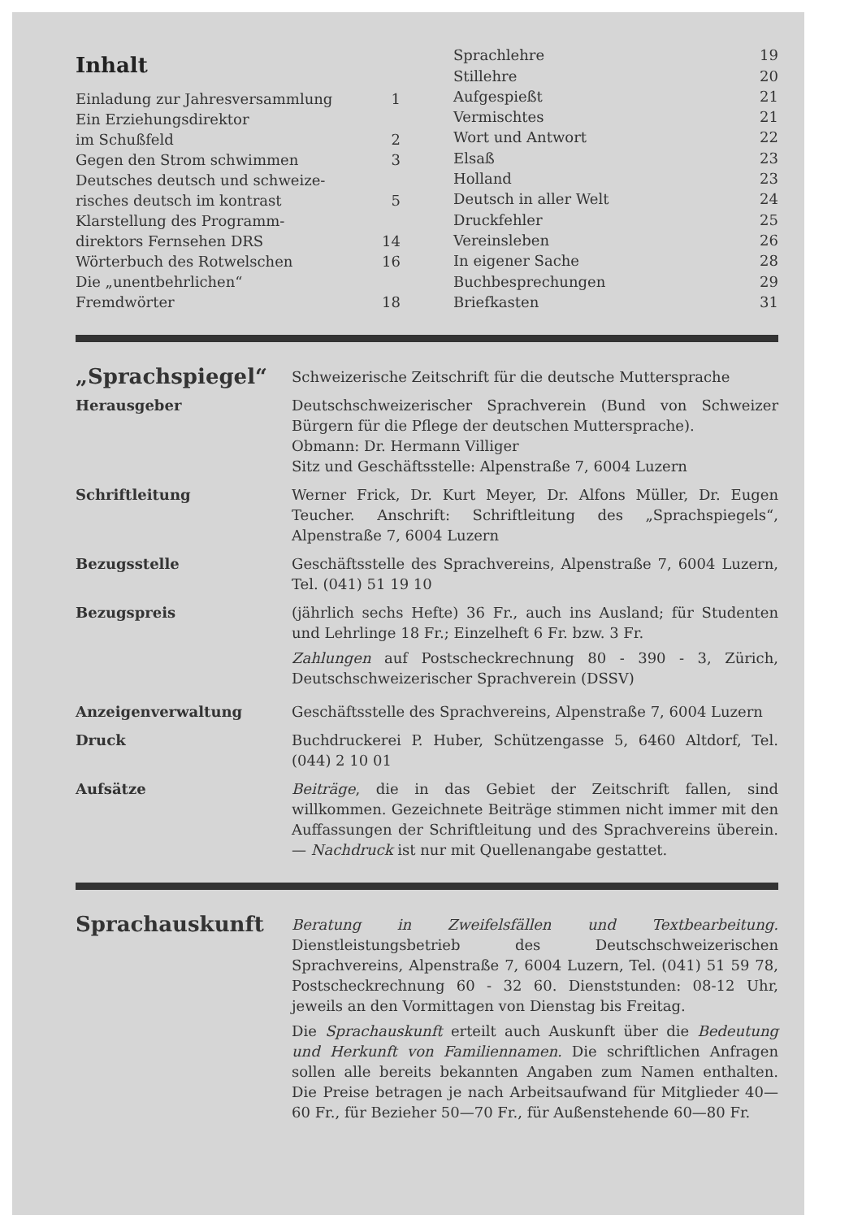Inhalt
| Einladung zur Jahresversammlung | 1 |
| Ein Erziehungsdirektor | |
| im Schußfeld | 2 |
| Gegen den Strom schwimmen | 3 |
| Deutsches deutsch und schweize- | |
| risches deutsch im kontrast | 5 |
| Klarstellung des Programm- | |
| direktors Fernsehen DRS | 14 |
| Wörterbuch des Rotwelschen | 16 |
| Die „unentbehrlichen“ | |
| Fremdwörter | 18 |
| Sprachlehre | 19 |
| Stillehre | 20 |
| Aufgespießt | 21 |
| Vermischtes | 21 |
| Wort und Antwort | 22 |
| Elsaß | 23 |
| Holland | 23 |
| Deutsch in aller Welt | 24 |
| Druckfehler | 25 |
| Vereinsleben | 26 |
| In eigener Sache | 28 |
| Buchbesprechungen | 29 |
| Briefkasten | 31 |
„Sprachspiegel“
Schweizerische Zeitschrift für die deutsche Muttersprache
Herausgeber Deutschschweizerischer Sprachverein (Bund von Schweizer Bürgern für die Pflege der deutschen Muttersprache).
Obmann: Dr. Hermann Villiger
Sitz und Geschäftsstelle: Alpenstraße 7, 6004 Luzern
Schriftleitung Werner Frick, Dr. Kurt Meyer, Dr. Alfons Müller, Dr. Eugen Teucher. Anschrift: Schriftleitung des „Sprachspiegels“, Alpenstraße 7, 6004 Luzern
Bezugsstelle Geschäftsstelle des Sprachvereins, Alpenstraße 7, 6004 Luzern, Tel. (041) 51 19 10
Bezugspreis (jährlich sechs Hefte) 36 Fr., auch ins Ausland; für Studenten und Lehrlinge 18 Fr.; Einzelheft 6 Fr. bzw. 3 Fr.
Zahlungen auf Postscheckrechnung 80 - 390 - 3, Zürich, Deutschschweizerischer Sprachverein (DSSV)
Anzeigenverwaltung Geschäftsstelle des Sprachvereins, Alpenstraße 7, 6004 Luzern
Druck Buchdruckerei P. Huber, Schützengasse 5, 6460 Altdorf, Tel. (044) 2 10 01
Aufsätze Beiträge, die in das Gebiet der Zeitschrift fallen, sind willkommen. Gezeichnete Beiträge stimmen nicht immer mit den Auffassungen der Schriftleitung und des Sprachvereins überein. — Nachdruck ist nur mit Quellenangabe gestattet.
Sprachauskunft
Beratung in Zweifelsfällen und Textbearbeitung. Dienstleistungsbetrieb des Deutschschweizerischen Sprachvereins, Alpenstraße 7, 6004 Luzern, Tel. (041) 51 59 78, Postscheckrechnung 60 - 32 60. Dienststunden: 08-12 Uhr, jeweils an den Vormittagen von Dienstag bis Freitag.
Die Sprachauskunft erteilt auch Auskunft über die Bedeutung und Herkunft von Familiennamen. Die schriftlichen Anfragen sollen alle bereits bekannten Angaben zum Namen enthalten. Die Preise betragen je nach Arbeitsaufwand für Mitglieder 40—60 Fr., für Bezieher 50—70 Fr., für Außenstehende 60—80 Fr.